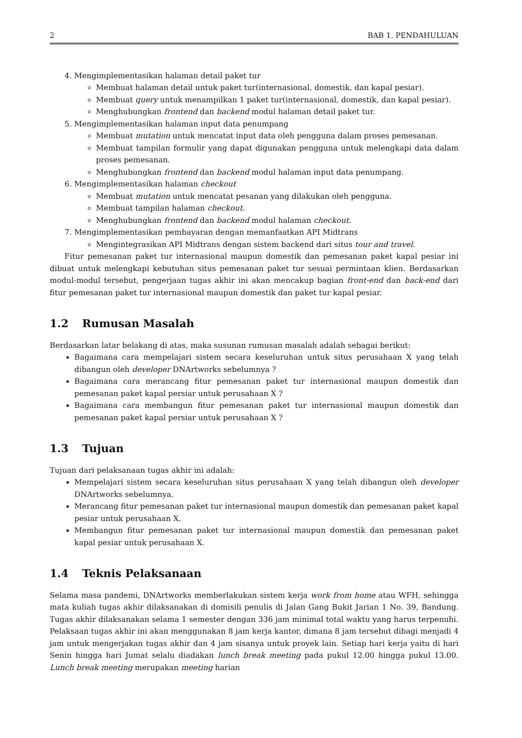2 BAB 1. PENDAHULUAN
4. Mengimplementasikan halaman detail paket tur
Membuat halaman detail untuk paket tur(internasional, domestik, dan kapal pesiar).
Membuat query untuk menampilkan 1 paket tur(internasional, domestik, dan kapal pesiar).
Menghubungkan frontend dan backend modul halaman detail paket tur.
5. Mengimplementasikan halaman input data penumpang
Membuat mutation untuk mencatat input data oleh pengguna dalam proses pemesanan.
Membuat tampilan formulir yang dapat digunakan pengguna untuk melengkapi data dalam proses pemesanan.
Menghubungkan frontend dan backend modul halaman input data penumpang.
6. Mengimplementasikan halaman checkout
Membuat mutation untuk mencatat pesanan yang dilakukan oleh pengguna.
Membuat tampilan halaman checkout.
Menghubungkan frontend dan backend modul halaman checkout.
7. Mengimplementasikan pembayaran dengan memanfaatkan API Midtrans
Mengintegrasikan API Midtrans dengan sistem backend dari situs tour and travel.
Fitur pemesanan paket tur internasional maupun domestik dan pemesanan paket kapal pesiar ini dibuat untuk melengkapi kebutuhan situs pemesanan paket tur sesuai permintaan klien. Berdasarkan modul-modul tersebut, pengerjaan tugas akhir ini akan mencakup bagian front-end dan back-end dari fitur pemesanan paket tur internasional maupun domestik dan paket tur kapal pesiar.
1.2 Rumusan Masalah
Berdasarkan latar belakang di atas, maka susunan rumusan masalah adalah sebagai berikut:
Bagaimana cara mempelajari sistem secara keseluruhan untuk situs perusahaan X yang telah dibangun oleh developer DNArtworks sebelumnya ?
Bagaimana cara merancang fitur pemesanan paket tur internasional maupun domestik dan pemesanan paket kapal persiar untuk perusahaan X ?
Bagaimana cara membangun fitur pemesanan paket tur internasional maupun domestik dan pemesanan paket kapal persiar untuk perusahaan X ?
1.3 Tujuan
Tujuan dari pelaksanaan tugas akhir ini adalah:
Mempelajari sistem secara keseluruhan situs perusahaan X yang telah dibangun oleh developer DNArtworks sebelumnya.
Merancang fitur pemesanan paket tur internasional maupun domestik dan pemesanan paket kapal pesiar untuk perusahaan X.
Membangun fitur pemesanan paket tur internasional maupun domestik dan pemesanan paket kapal pesiar untuk perusahaan X.
1.4 Teknis Pelaksanaan
Selama masa pandemi, DNArtworks memberlakukan sistem kerja work from home atau WFH, sehingga mata kuliah tugas akhir dilaksanakan di domisili penulis di Jalan Gang Bukit Jarian 1 No. 39, Bandung. Tugas akhir dilaksanakan selama 1 semester dengan 336 jam minimal total waktu yang harus terpenuhi. Pelaksaan tugas akhir ini akan menggunakan 8 jam kerja kantor, dimana 8 jam tersebut dibagi menjadi 4 jam untuk mengerjakan tugas akhir dan 4 jam sisanya untuk proyek lain. Setiap hari kerja yaitu di hari Senin hingga hari Jumat selalu diadakan lunch break meeting pada pukul 12.00 hingga pukul 13.00. Lunch break meeting merupakan meeting harian